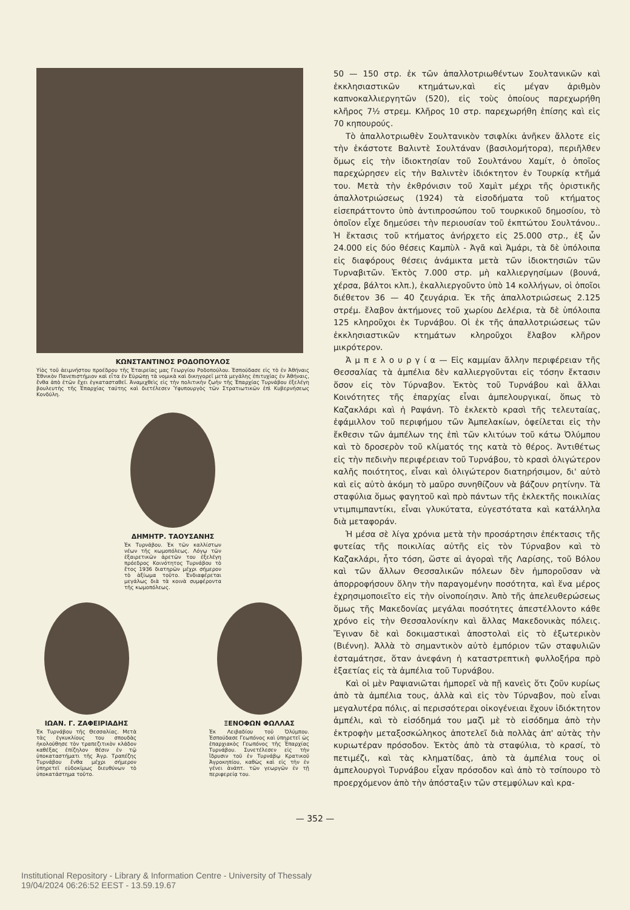ΚΩΝΣΤΑΝΤΙΝΟΣ ΡΟΔΟΠΟΥΛΟΣ
Υἱὸς τοῦ ἀειμνήστου προέδρου τῆς Ἑταιρείας μας Γεωργίου Ροδοπούλου. Ἐσπούδασε εἰς τὸ ἐν Ἀθήναις Ἐθνικὸν Πανεπιστήμιον καὶ εἶτα ἐν Εὐρώπῃ τὰ νομικὰ καὶ δικηγορεῖ μετὰ μεγάλης ἐπιτυχίας ἐν Ἀθήναις, ἔνθα ἀπὸ ἐτῶν ἔχει ἐγκατασταθεῖ. Ἀναμιχθεὶς εἰς τὴν πολιτικὴν ζωὴν τῆς Ἐπαρχίας Τυρνάβου ἐξελέγη βουλευτὴς τῆς Ἐπαρχίας ταύτης καὶ διετέλεσεν Ὑφυπουργὸς τῶν Στρατιωτικῶν ἐπὶ Κυβερνήσεως Κονδύλη.
ΔΗΜΗΤΡ. ΤΑΟΥΣΑΝΗΣ
Ἐκ Τυρνάβου. Ἐκ τῶν καλλίστων νέων τῆς κωμοπόλεως. Λόγῳ τῶν ἐξαιρετικῶν ἀρετῶν του ἐξελέγη πρόεδρος Κοινότητος Τυρνάβου τὸ ἔτος 1936 διατηρῶν μέχρι σήμερον τὸ ἀξίωμα τοῦτο. Ἐνδιαφέρεται μεγάλως διὰ τὰ κοινὰ συμφέροντα τῆς κωμοπόλεως.
ΙΩΑΝ. Γ. ΖΑΦΕΙΡΙΑΔΗΣ
Ἐκ Τυρνάβου τῆς Θεσσαλίας. Μετὰ τὰς ἐγκυκλίους του σπουδὰς ἠκολούθησε τὸν τραπεζιτικὸν κλάδον καθέξας ἐπίζηλον θέσιν ἐν τῷ ὑποκαταστήματι τῆς Ἀγρ. Τραπέζης Τυρνάβου ἔνθα μέχρι σήμερον ὑπηρετεῖ εὐδοκίμως διευθύνων τὸ ὑποκατάστημα τοῦτο.
ΞΕΝΟΦΩΝ ΦΩΛΛΑΣ
Ἐκ Λειβαδίου τοῦ Ὀλύμπου. Ἐσπούδασε Γεωπόνος καὶ ὑπηρετεῖ ὡς ἐπαρχιακὸς Γεωπόνος τῆς Ἐπαρχίας Τυρνάβου. Συνετέλεσεν εἰς τὴν ἵδρυσιν τοῦ ἐν Τυρνάβῳ Κρατικοῦ Ἀγροκηπίου, καθὼς καὶ εἰς τὴν ἐν γένει ἀνάπτ. τῶν γεωργῶν ἐν τῇ περιφερείᾳ του.
50 — 150 στρ. ἐκ τῶν ἀπαλλοτριωθέντων Σουλτανικῶν καὶ ἐκκλησιαστικῶν κτημάτων,καὶ εἰς μέγαν ἀριθμὸν καπνοκαλλιεργητῶν (520), εἰς τοὺς ὁποίους παρεχωρήθη κλῆρος 7½ στρεμ. Κλῆρος 10 στρ. παρεχωρήθη ἐπίσης καὶ εἰς 70 κηπουρούς.
Τὸ ἀπαλλοτριωθὲν Σουλτανικὸν τσιφλίκι ἀνῆκεν ἄλλοτε εἰς τὴν ἑκάστοτε Βαλιντὲ Σουλτάναν (βασιλομήτορα), περιῆλθεν ὅμως εἰς τὴν ἰδιοκτησίαν τοῦ Σουλτάνου Χαμίτ, ὁ ὁποῖος παρεχώρησεν εἰς τὴν Βαλιντὲν ἰδιόκτητον ἐν Τουρκίᾳ κτῆμά του. Μετὰ τὴν ἐκθρόνισιν τοῦ Χαμὶτ μέχρι τῆς ὁριστικῆς ἀπαλλοτριώσεως (1924) τὰ εἰσοδήματα τοῦ κτήματος εἰσεπράττοντο ὑπὸ ἀντιπροσώπου τοῦ τουρκικοῦ δημοσίου, τὸ ὁποῖον εἶχε δημεύσει τὴν περιουσίαν τοῦ ἐκπτώτου Σουλτάνου.. Ἡ ἔκτασις τοῦ κτήματος ἀνήρχετο εἰς 25.000 στρ., ἐξ ὧν 24.000 εἰς δύο θέσεις Καμπὺλ - Ἀγᾶ καὶ Ἀμάρι, τὰ δὲ ὑπόλοιπα εἰς διαφόρους θέσεις ἀνάμικτα μετὰ τῶν ἰδιοκτησιῶν τῶν Τυρναβιτῶν. Ἐκτὸς 7.000 στρ. μὴ καλλιεργησίμων (βουνά, χέρσα, βάλτοι κλπ.), ἐκαλλιεργοῦντο ὑπὸ 14 κολλήγων, οἱ ὁποῖοι διέθετον 36 — 40 ζευγάρια. Ἐκ τῆς ἀπαλλοτριώσεως 2.125 στρέμ. ἔλαβον ἀκτήμονες τοῦ χωρίου Δελέρια, τὰ δὲ ὑπόλοιπα 125 κληροῦχοι ἐκ Τυρνάβου. Οἱ ἐκ τῆς ἀπαλλοτριώσεως τῶν ἐκκλησιαστικῶν κτημάτων κληροῦχοι ἔλαβον κλῆρον μικρότερον.
Ἀ μ π ε λ ο υ ρ γ ί α — Εἰς καμμίαν ἄλλην περιφέρειαν τῆς Θεσσαλίας τὰ ἀμπέλια δὲν καλλιεργοῦνται εἰς τόσην ἔκτασιν ὅσον εἰς τὸν Τύρναβον. Ἐκτὸς τοῦ Τυρνάβου καὶ ἄλλαι Κοινότητες τῆς ἐπαρχίας εἶναι ἀμπελουργικαί, ὅπως τὸ Καζακλάρι καὶ ἡ Ραψάνη. Τὸ ἐκλεκτὸ κρασὶ τῆς τελευταίας, ἐφάμιλλον τοῦ περιφήμου τῶν Ἀμπελακίων, ὀφείλεται εἰς τὴν ἔκθεσιν τῶν ἀμπέλων της ἐπὶ τῶν κλιτύων τοῦ κάτω Ὀλύμπου καὶ τὸ δροσερὸν τοῦ κλίματός της κατὰ τὸ θέρος. Ἀντιθέτως εἰς τὴν πεδινὴν περιφέρειαν τοῦ Τυρνάβου, τὸ κρασὶ ὀλιγώτερον καλῆς ποιότητος, εἶναι καὶ ὀλιγώτερον διατηρήσιμον, δι' αὐτὸ καὶ εἰς αὐτὸ ἀκόμη τὸ μαῦρο συνηθίζουν νὰ βάζουν ρητίνην. Τὰ σταφύλια ὅμως φαγητοῦ καὶ πρὸ πάντων τῆς ἐκλεκτῆς ποικιλίας ντιμπιμπαντίκι, εἶναι γλυκύτατα, εὐγεστότατα καὶ κατάλληλα διὰ μεταφοράν.
Ἡ μέσα σὲ λίγα χρόνια μετὰ τὴν προσάρτησιν ἐπέκτασις τῆς φυτείας τῆς ποικιλίας αὐτῆς εἰς τὸν Τύρναβον καὶ τὸ Καζακλάρι, ἦτο τόση, ὥστε αἱ ἀγοραὶ τῆς Λαρίσης, τοῦ Βόλου καὶ τῶν ἄλλων Θεσσαλικῶν πόλεων δὲν ἠμποροῦσαν νὰ ἀπορροφήσουν ὅλην τὴν παραγομένην ποσότητα, καὶ ἕνα μέρος ἐχρησιμοποιεῖτο εἰς τὴν οἰνοποίησιν. Ἀπὸ τῆς ἀπελευθερώσεως ὅμως τῆς Μακεδονίας μεγάλαι ποσότητες ἀπεστέλλοντο κάθε χρόνο εἰς τὴν Θεσσαλονίκην καὶ ἄλλας Μακεδονικὰς πόλεις. Ἔγιναν δὲ καὶ δοκιμαστικαὶ ἀποστολαὶ εἰς τὸ ἐξωτερικὸν (Βιέννη). Ἀλλὰ τὸ σημαντικὸν αὐτὸ ἐμπόριον τῶν σταφυλιῶν ἐσταμάτησε, ὅταν ἀνεφάνη ἡ καταστρεπτικὴ φυλλοξήρα πρὸ ἑξαετίας εἰς τὰ ἀμπέλια τοῦ Τυρνάβου.
Καὶ οἱ μὲν Ραψιανιῶται ἠμπορεῖ νὰ πῇ κανεὶς ὅτι ζοῦν κυρίως ἀπὸ τὰ ἀμπέλια τους, ἀλλὰ καὶ εἰς τὸν Τύρναβον, ποὺ εἶναι μεγαλυτέρα πόλις, αἱ περισσότεραι οἰκογένειαι ἔχουν ἰδιόκτητον ἀμπέλι, καὶ τὸ εἰσόδημά του μαζὶ μὲ τὸ εἰσόδημα ἀπὸ τὴν ἐκτροφὴν μεταξοσκώληκος ἀποτελεῖ διὰ πολλὰς ἀπ' αὐτὰς τὴν κυριωτέραν πρόσοδον. Ἐκτὸς ἀπὸ τὰ σταφύλια, τὸ κρασί, τὸ πετιμέζι, καὶ τὰς κληματίδας, ἀπὸ τὰ ἀμπέλια τους οἱ ἀμπελουργοὶ Τυρνάβου εἶχαν πρόσοδον καὶ ἀπὸ τὸ τσίπουρο τὸ προερχόμενον ἀπὸ τὴν ἀπόσταξιν τῶν στεμφύλων καὶ κρα-
— 352 —
Institutional Repository - Library & Information Centre - University of Thessaly
19/04/2024 06:26:52 EEST - 13.59.19.67